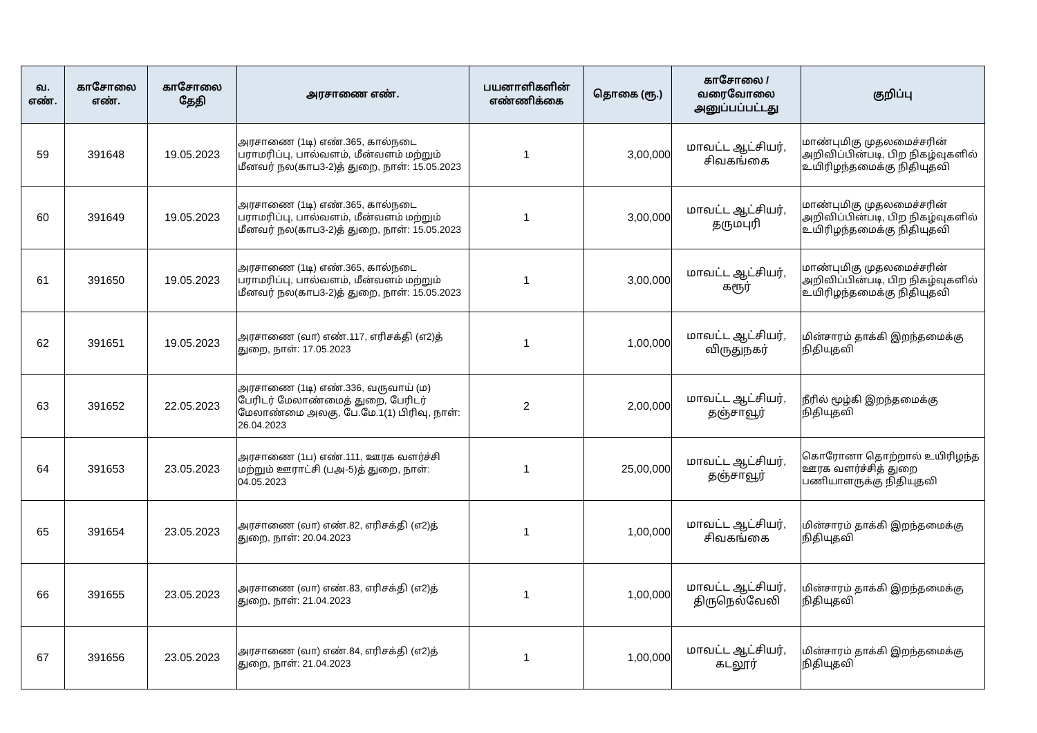| வ. எண். | காசோலை எண். | காசோலை தேதி | அரசாணை எண். | பயனாளிகளின் எண்ணிக்கை | தொகை (ரூ.) | காசோலை / வரைவோலை அனுப்பப்பட்டது | குறிப்பு |
| --- | --- | --- | --- | --- | --- | --- | --- |
| 59 | 391648 | 19.05.2023 | அரசாணை (1டி) எண்.365, கால்நடை பராமரிப்பு, பால்வளம், மீன்வளம் மற்றும் மீனவர் நல(காப3-2)த் துறை, நாள்: 15.05.2023 | 1 | 3,00,000 | மாவட்ட ஆட்சியர், சிவகங்கை | மாண்புமிகு முதலமைச்சரின் அறிவிப்பின்படி, பிற நிகழ்வுகளில் உயிரிழந்தமைக்கு நிதியுதவி |
| 60 | 391649 | 19.05.2023 | அரசாணை (1டி) எண்.365, கால்நடை பராமரிப்பு, பால்வளம், மீன்வளம் மற்றும் மீனவர் நல(காப3-2)த் துறை, நாள்: 15.05.2023 | 1 | 3,00,000 | மாவட்ட ஆட்சியர், தருமபுரி | மாண்புமிகு முதலமைச்சரின் அறிவிப்பின்படி, பிற நிகழ்வுகளில் உயிரிழந்தமைக்கு நிதியுதவி |
| 61 | 391650 | 19.05.2023 | அரசாணை (1டி) எண்.365, கால்நடை பராமரிப்பு, பால்வளம், மீன்வளம் மற்றும் மீனவர் நல(காப3-2)த் துறை, நாள்: 15.05.2023 | 1 | 3,00,000 | மாவட்ட ஆட்சியர், கரூர் | மாண்புமிகு முதலமைச்சரின் அறிவிப்பின்படி, பிற நிகழ்வுகளில் உயிரிழந்தமைக்கு நிதியுதவி |
| 62 | 391651 | 19.05.2023 | அரசாணை (வா) எண்.117, எரிசக்தி (எ2)த் துறை, நாள்: 17.05.2023 | 1 | 1,00,000 | மாவட்ட ஆட்சியர், விருதுநகர் | மின்சாரம் தாக்கி இறந்தமைக்கு நிதியுதவி |
| 63 | 391652 | 22.05.2023 | அரசாணை (1டி) எண்.336, வருவாய் (ம) பேரிடர் மேலாண்மைத் துறை, பேரிடர் மேலாண்மை அலகு, பே.மே.1(1) பிரிவு, நாள்: 26.04.2023 | 2 | 2,00,000 | மாவட்ட ஆட்சியர், தஞ்சாவூர் | நீரில் மூழ்கி இறந்தமைக்கு நிதியுதவி |
| 64 | 391653 | 23.05.2023 | அரசாணை (1ப) எண்.111, ஊரக வளர்ச்சி மற்றும் ஊராட்சி (பஅ-5)த் துறை, நாள்: 04.05.2023 | 1 | 25,00,000 | மாவட்ட ஆட்சியர், தஞ்சாவூர் | கொரோனா தொற்றால் உயிரிழந்த ஊரக வளர்ச்சித் துறை பணியாளருக்கு நிதியுதவி |
| 65 | 391654 | 23.05.2023 | அரசாணை (வா) எண்.82, எரிசக்தி (எ2)த் துறை, நாள்: 20.04.2023 | 1 | 1,00,000 | மாவட்ட ஆட்சியர், சிவகங்கை | மின்சாரம் தாக்கி இறந்தமைக்கு நிதியுதவி |
| 66 | 391655 | 23.05.2023 | அரசாணை (வா) எண்.83, எரிசக்தி (எ2)த் துறை, நாள்: 21.04.2023 | 1 | 1,00,000 | மாவட்ட ஆட்சியர், திருநெல்வேலி | மின்சாரம் தாக்கி இறந்தமைக்கு நிதியுதவி |
| 67 | 391656 | 23.05.2023 | அரசாணை (வா) எண்.84, எரிசக்தி (எ2)த் துறை, நாள்: 21.04.2023 | 1 | 1,00,000 | மாவட்ட ஆட்சியர், கடலூர் | மின்சாரம் தாக்கி இறந்தமைக்கு நிதியுதவி |